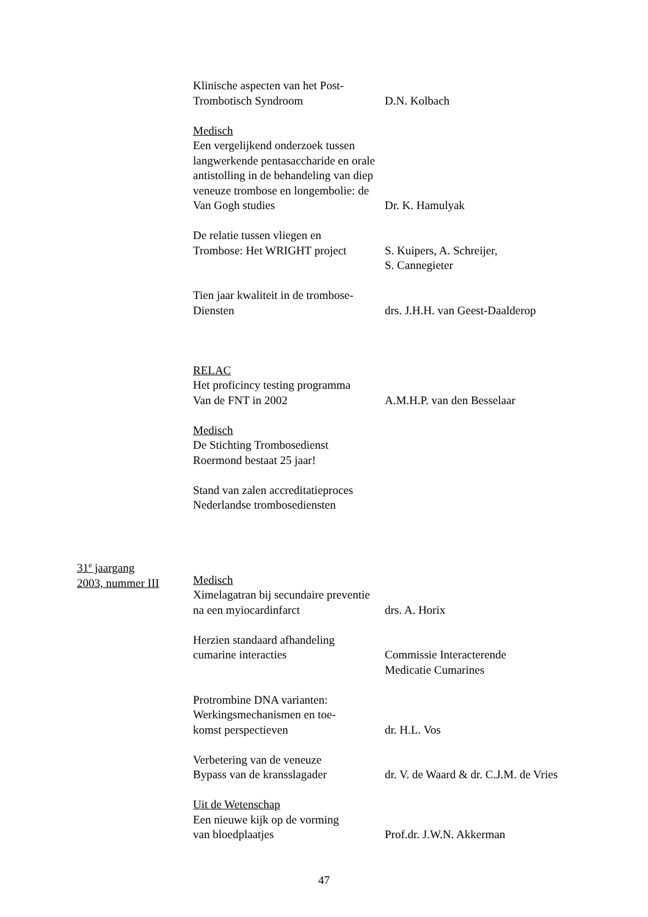Klinische aspecten van het Post-
Trombotisch Syndroom
D.N. Kolbach
Medisch
Een vergelijkend onderzoek tussen langwerkende pentasaccharide en orale antistolling in de behandeling van diep veneuze trombose en longembolie: de Van Gogh studies
Dr. K. Hamulyak
De relatie tussen vliegen en
Trombose: Het WRIGHT project
S. Kuipers, A. Schreijer,
S. Cannegieter
Tien jaar kwaliteit in de trombose-
Diensten
drs. J.H.H. van Geest-Daalderop
RELAC
Het proficincy testing programma
Van de FNT in 2002
A.M.H.P. van den Besselaar
Medisch
De Stichting Trombosedienst
Roermond bestaat 25 jaar!
Stand van zalen accreditatieproces
Nederlandse trombosediensten
31<sup>e</sup> jaargang
2003, nummer III
Medisch
Ximelagatran bij secundaire preventie
na een myiocardinfarct
drs. A. Horix
Herzien standaard afhandeling
cumarine interacties
Commissie Interacterende
Medicatie Cumarines
Protrombine DNA varianten:
Werkingsmechanismen en toe-
komst perspectieven
dr. H.L. Vos
Verbetering van de veneuze
Bypass van de kransslagader
dr. V. de Waard & dr. C.J.M. de Vries
Uit de Wetenschap
Een nieuwe kijk op de vorming
van bloedplaatjes
Prof.dr. J.W.N. Akkerman
47